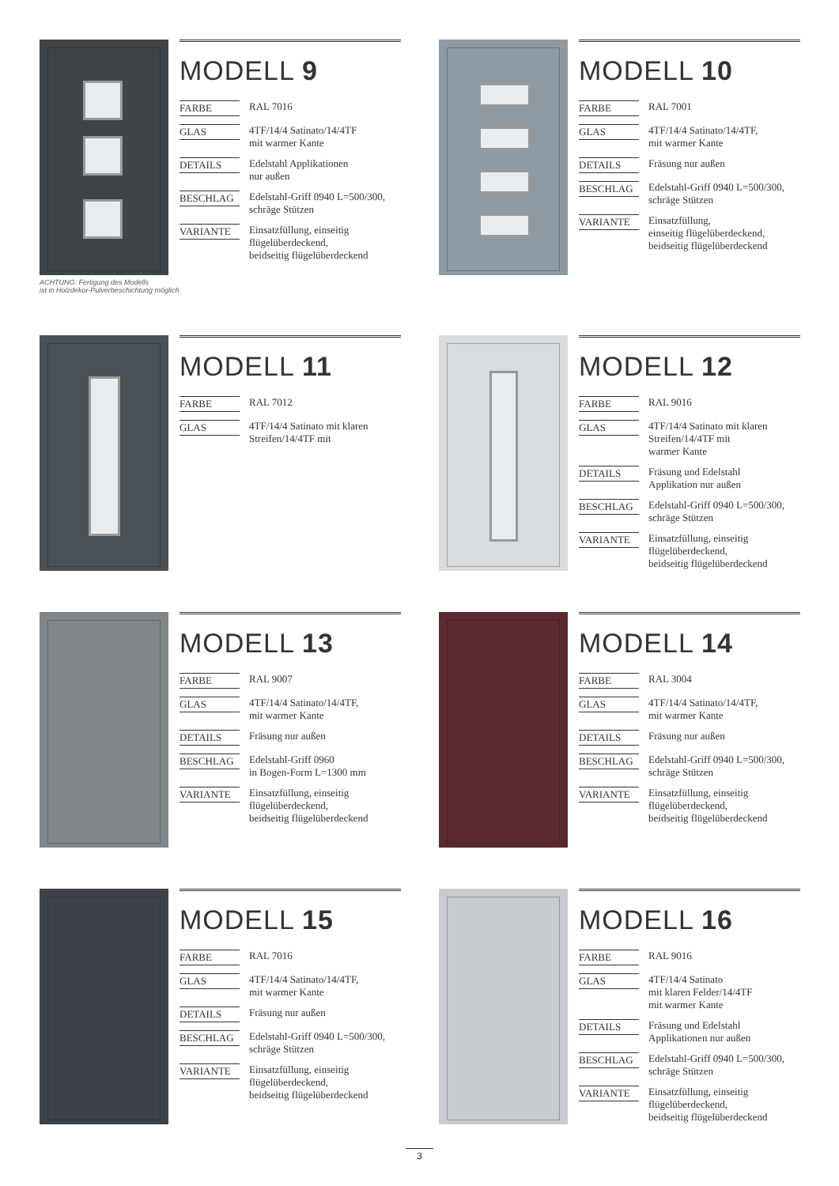MODELL 9
| FARBE | RAL 7016 |
| GLAS | 4TF/14/4 Satinato/14/4TF mit warmer Kante |
| DETAILS | Edelstahl Applikationen nur außen |
| BESCHLAG | Edelstahl-Griff 0940 L=500/300, schräge Stützen |
| VARIANTE | Einsatzfüllung, einseitig flügelüberdeckend, beidseitig flügelüberdeckend |
ACHTUNG: Fertigung des Modells
ist in Holzdekor-Pulverbeschichtung möglich.
MODELL 10
| FARBE | RAL 7001 |
| GLAS | 4TF/14/4 Satinato/14/4TF, mit warmer Kante |
| DETAILS | Fräsung nur außen |
| BESCHLAG | Edelstahl-Griff 0940 L=500/300, schräge Stützen |
| VARIANTE | Einsatzfüllung, einseitig flügelüberdeckend, beidseitig flügelüberdeckend |
MODELL 11
| FARBE | RAL 7012 |
| GLAS | 4TF/14/4 Satinato mit klaren Streifen/14/4TF mit |
MODELL 12
| FARBE | RAL 9016 |
| GLAS | 4TF/14/4 Satinato mit klaren Streifen/14/4TF mit warmer Kante |
| DETAILS | Fräsung und Edelstahl Applikation nur außen |
| BESCHLAG | Edelstahl-Griff 0940 L=500/300, schräge Stützen |
| VARIANTE | Einsatzfüllung, einseitig flügelüberdeckend, beidseitig flügelüberdeckend |
MODELL 13
| FARBE | RAL 9007 |
| GLAS | 4TF/14/4 Satinato/14/4TF, mit warmer Kante |
| DETAILS | Fräsung nur außen |
| BESCHLAG | Edelstahl-Griff 0960 in Bogen-Form L=1300 mm |
| VARIANTE | Einsatzfüllung, einseitig flügelüberdeckend, beidseitig flügelüberdeckend |
MODELL 14
| FARBE | RAL 3004 |
| GLAS | 4TF/14/4 Satinato/14/4TF, mit warmer Kante |
| DETAILS | Fräsung nur außen |
| BESCHLAG | Edelstahl-Griff 0940 L=500/300, schräge Stützen |
| VARIANTE | Einsatzfüllung, einseitig flügelüberdeckend, beidseitig flügelüberdeckend |
MODELL 15
| FARBE | RAL 7016 |
| GLAS | 4TF/14/4 Satinato/14/4TF, mit warmer Kante |
| DETAILS | Fräsung nur außen |
| BESCHLAG | Edelstahl-Griff 0940 L=500/300, schräge Stützen |
| VARIANTE | Einsatzfüllung, einseitig flügelüberdeckend, beidseitig flügelüberdeckend |
MODELL 16
| FARBE | RAL 9016 |
| GLAS | 4TF/14/4 Satinato mit klaren Felder/14/4TF mit warmer Kante |
| DETAILS | Fräsung und Edelstahl Applikationen nur außen |
| BESCHLAG | Edelstahl-Griff 0940 L=500/300, schräge Stützen |
| VARIANTE | Einsatzfüllung, einseitig flügelüberdeckend, beidseitig flügelüberdeckend |
3